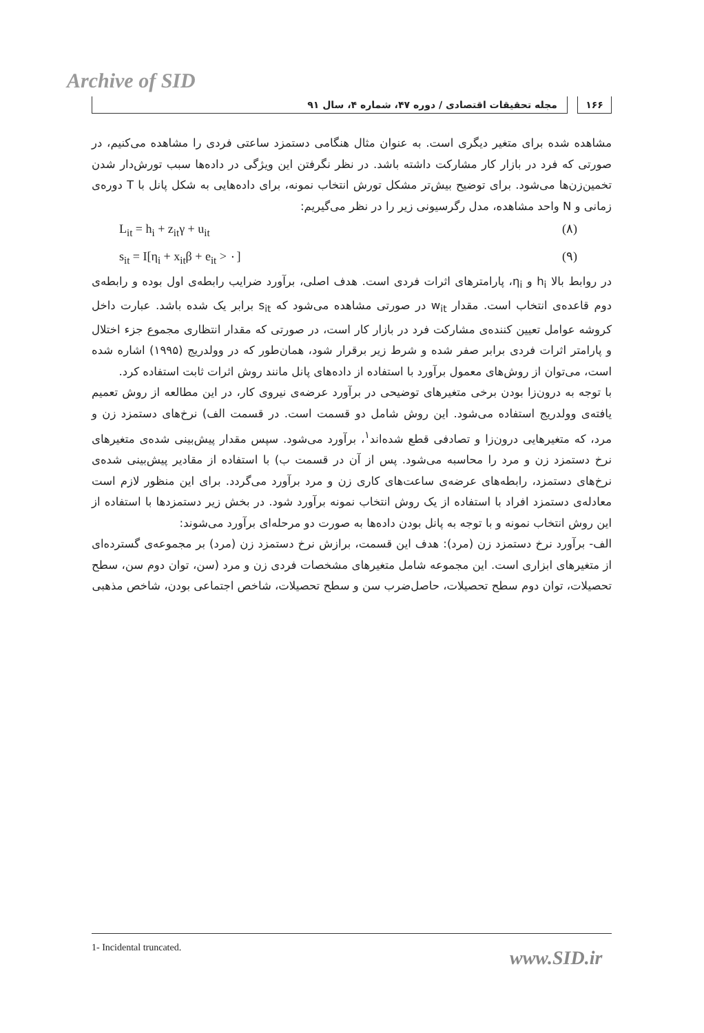Archive of SID
۱۶۶ مجله تحقیقات اقتصادی / دوره ۴۷، شماره ۴، سال ۹۱
مشاهده شده برای متغیر دیگری است. به عنوان مثال هنگامی دستمزد ساعتی فردی را مشاهده می‌کنیم، در صورتی که فرد در بازار کار مشارکت داشته باشد. در نظر نگرفتن این ویژگی در داده‌ها سبب تورش‌دار شدن تخمین‌زن‌ها می‌شود. برای توضیح بیش‌تر مشکل تورش انتخاب نمونه، برای داده‌هایی به شکل پانل با T دوره‌ی زمانی و N واحد مشاهده، مدل رگرسیونی زیر را در نظر می‌گیریم:
L<sub>it</sub> = h<sub>i</sub> + z<sub>it</sub>γ + u<sub>it</sub> (۸)
s<sub>it</sub> = I[η<sub>i</sub> + x<sub>it</sub>β + e<sub>it</sub> > ۰] (۹)
در روابط بالا h<sub>i</sub> و η<sub>i</sub>، پارامترهای اثرات فردی است. هدف اصلی، برآورد ضرایب رابطه‌ی اول بوده و رابطه‌ی دوم قاعده‌ی انتخاب است. مقدار w<sub>it</sub> در صورتی مشاهده می‌شود که s<sub>it</sub> برابر یک شده باشد. عبارت داخل کروشه عوامل تعیین کننده‌ی مشارکت فرد در بازار کار است، در صورتی که مقدار انتظاری مجموع جزء اختلال و پارامتر اثرات فردی برابر صفر شده و شرط زیر برقرار شود، همان‌طور که در وولدریج (۱۹۹۵) اشاره شده است، می‌توان از روش‌های معمول برآورد با استفاده از داده‌های پانل مانند روش اثرات ثابت استفاده کرد.
با توجه به درون‌زا بودن برخی متغیرهای توضیحی در برآورد عرضه‌ی نیروی کار، در این مطالعه از روش تعمیم یافته‌ی وولدریج استفاده می‌شود. این روش شامل دو قسمت است. در قسمت الف) نرخ‌های دستمزد زن و مرد، که متغیرهایی درون‌زا و تصادفی قطع شده‌اند<sup>۱</sup>، برآورد می‌شود. سپس مقدار پیش‌بینی شده‌ی متغیرهای نرخ دستمزد زن و مرد را محاسبه می‌شود. پس از آن در قسمت ب) با استفاده از مقادیر پیش‌بینی شده‌ی نرخ‌های دستمزد، رابطه‌های عرضه‌ی ساعت‌های کاری زن و مرد برآورد می‌گردد. برای این منظور لازم است معادله‌ی دستمزد افراد با استفاده از یک روش انتخاب نمونه برآورد شود. در بخش زیر دستمزدها با استفاده از این روش انتخاب نمونه و با توجه به پانل بودن داده‌ها به صورت دو مرحله‌ای برآورد می‌شوند:
الف- برآورد نرخ دستمزد زن (مرد): هدف این قسمت، برازش نرخ دستمزد زن (مرد) بر مجموعه‌ی گسترده‌ای از متغیرهای ابزاری است. این مجموعه شامل متغیرهای مشخصات فردی زن و مرد (سن، توان دوم سن، سطح تحصیلات، توان دوم سطح تحصیلات، حاصل‌ضرب سن و سطح تحصیلات، شاخص اجتماعی بودن، شاخص مذهبی
1- Incidental truncated.
www.SID.ir